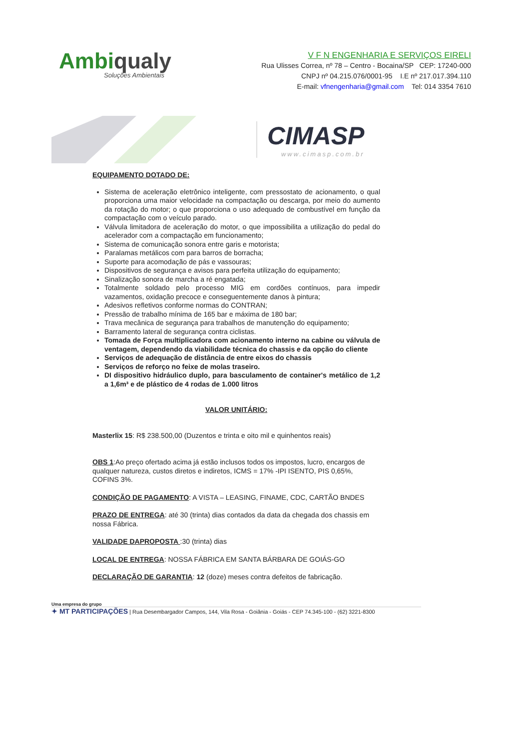Ambiqualy
Soluções Ambientais
V F N ENGENHARIA E SERVIÇOS EIRELI
Rua Ulisses Correa, nº 78 – Centro - Bocaina/SP CEP: 17240-000
CNPJ nº 04.215.076/0001-95 I.E nº 217.017.394.110
E-mail: vfnengenharia@gmail.com Tel: 014 3354 7610
CIMASP
www.cimasp.com.br
EQUIPAMENTO DOTADO DE:
Sistema de aceleração eletrônico inteligente, com pressostato de acionamento, o qual proporciona uma maior velocidade na compactação ou descarga, por meio do aumento da rotação do motor; o que proporciona o uso adequado de combustível em função da compactação com o veículo parado.
Válvula limitadora de aceleração do motor, o que impossibilita a utilização do pedal do acelerador com a compactação em funcionamento;
Sistema de comunicação sonora entre garis e motorista;
Paralamas metálicos com para barros de borracha;
Suporte para acomodação de pás e vassouras;
Dispositivos de segurança e avisos para perfeita utilização do equipamento;
Sinalização sonora de marcha a ré engatada;
Totalmente soldado pelo processo MIG em cordões contínuos, para impedir vazamentos, oxidação precoce e conseguentemente danos à pintura;
Adesivos refletivos conforme normas do CONTRAN;
Pressão de trabalho mínima de 165 bar e máxima de 180 bar;
Trava mecânica de segurança para trabalhos de manutenção do equipamento;
Barramento lateral de segurança contra ciclistas.
Tomada de Força multiplicadora com acionamento interno na cabine ou válvula de ventagem, dependendo da viabilidade técnica do chassis e da opção do cliente
Serviços de adequação de distância de entre eixos do chassis
Serviços de reforço no feixe de molas traseiro.
DI dispositivo hidráulico duplo, para basculamento de container's metálico de 1,2 a 1,6m³ e de plástico de 4 rodas de 1.000 litros
VALOR UNITÁRIO:
Masterlix 15: R$ 238.500,00 (Duzentos e trinta e oito mil e quinhentos reais)
OBS 1:Ao preço ofertado acima já estão inclusos todos os impostos, lucro, encargos de qualquer natureza, custos diretos e indiretos, ICMS = 17% -IPI ISENTO, PIS 0,65%, COFINS 3%.
CONDIÇÃO DE PAGAMENTO: A VISTA – LEASING, FINAME, CDC, CARTÃO BNDES
PRAZO DE ENTREGA: até 30 (trinta) dias contados da data da chegada dos chassis em nossa Fábrica.
VALIDADE DAPROPOSTA :30 (trinta) dias
LOCAL DE ENTREGA: NOSSA FÁBRICA EM SANTA BÁRBARA DE GOIÁS-GO
DECLARAÇÃO DE GARANTIA: 12 (doze) meses contra defeitos de fabricação.
Uma empresa do grupo
✦ MT PARTICIPAÇÕES | Rua Desembargador Campos, 144, Vila Rosa - Goiânia - Goiás - CEP 74.345-100 - (62) 3221-8300